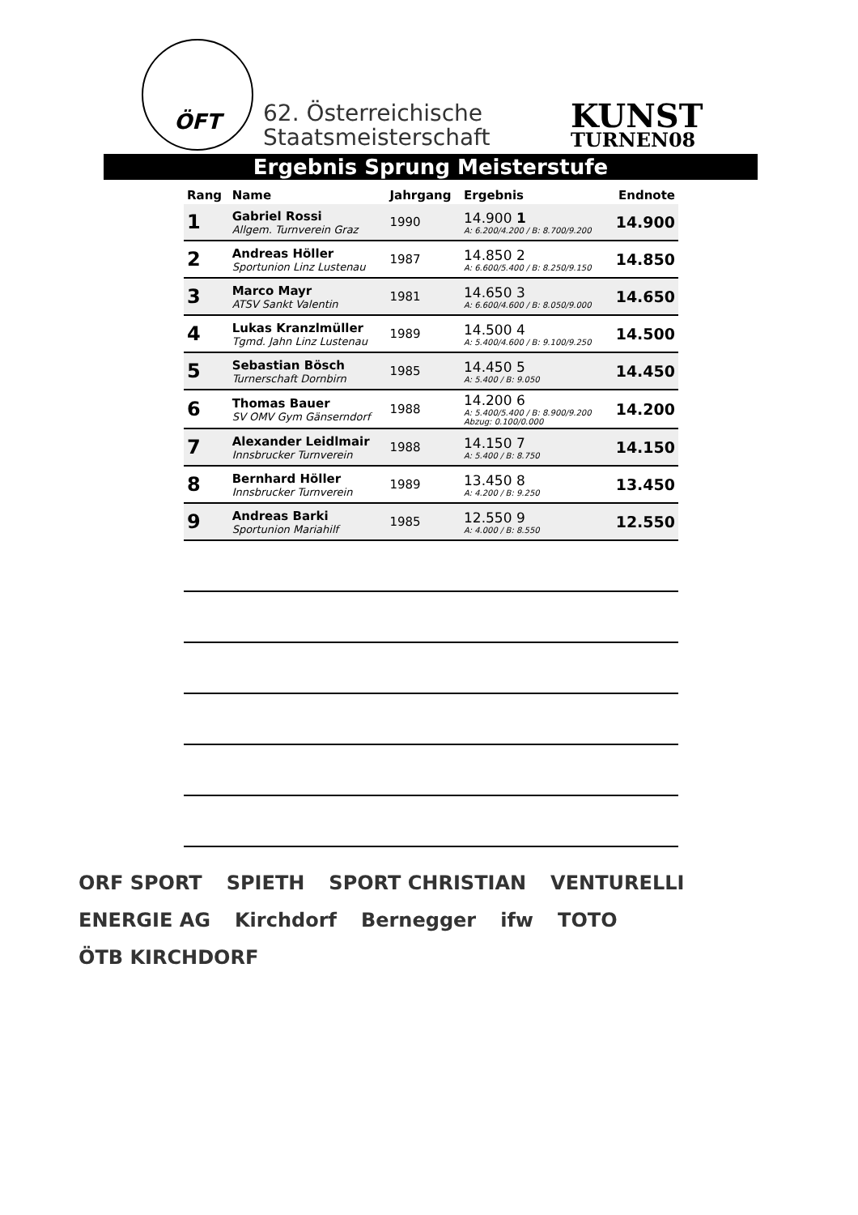ÖFT
62. Österreichische
Staatsmeisterschaft
KUNST
TURNEN08
Ergebnis Sprung Meisterstufe
| Rang | Name | Jahrgang | Ergebnis | Endnote |
| --- | --- | --- | --- | --- |
| 1 | Gabriel Rossi Allgem. Turnverein Graz | 1990 | 14.900 1 A: 6.200/4.200 / B: 8.700/9.200 | 14.900 |
| 2 | Andreas Höller Sportunion Linz Lustenau | 1987 | 14.850 2 A: 6.600/5.400 / B: 8.250/9.150 | 14.850 |
| 3 | Marco Mayr ATSV Sankt Valentin | 1981 | 14.650 3 A: 6.600/4.600 / B: 8.050/9.000 | 14.650 |
| 4 | Lukas Kranzlmüller Tgmd. Jahn Linz Lustenau | 1989 | 14.500 4 A: 5.400/4.600 / B: 9.100/9.250 | 14.500 |
| 5 | Sebastian Bösch Turnerschaft Dornbirn | 1985 | 14.450 5 A: 5.400 / B: 9.050 | 14.450 |
| 6 | Thomas Bauer SV OMV Gym Gänserndorf | 1988 | 14.200 6 A: 5.400/5.400 / B: 8.900/9.200 Abzug: 0.100/0.000 | 14.200 |
| 7 | Alexander Leidlmair Innsbrucker Turnverein | 1988 | 14.150 7 A: 5.400 / B: 8.750 | 14.150 |
| 8 | Bernhard Höller Innsbrucker Turnverein | 1989 | 13.450 8 A: 4.200 / B: 9.250 | 13.450 |
| 9 | Andreas Barki Sportunion Mariahilf | 1985 | 12.550 9 A: 4.000 / B: 8.550 | 12.550 |
ORF SPORT SPIETH SPORT CHRISTIAN VENTURELLI ENERGIE AG Kirchdorf Bernegger ifw TOTO ÖTB KIRCHDORF